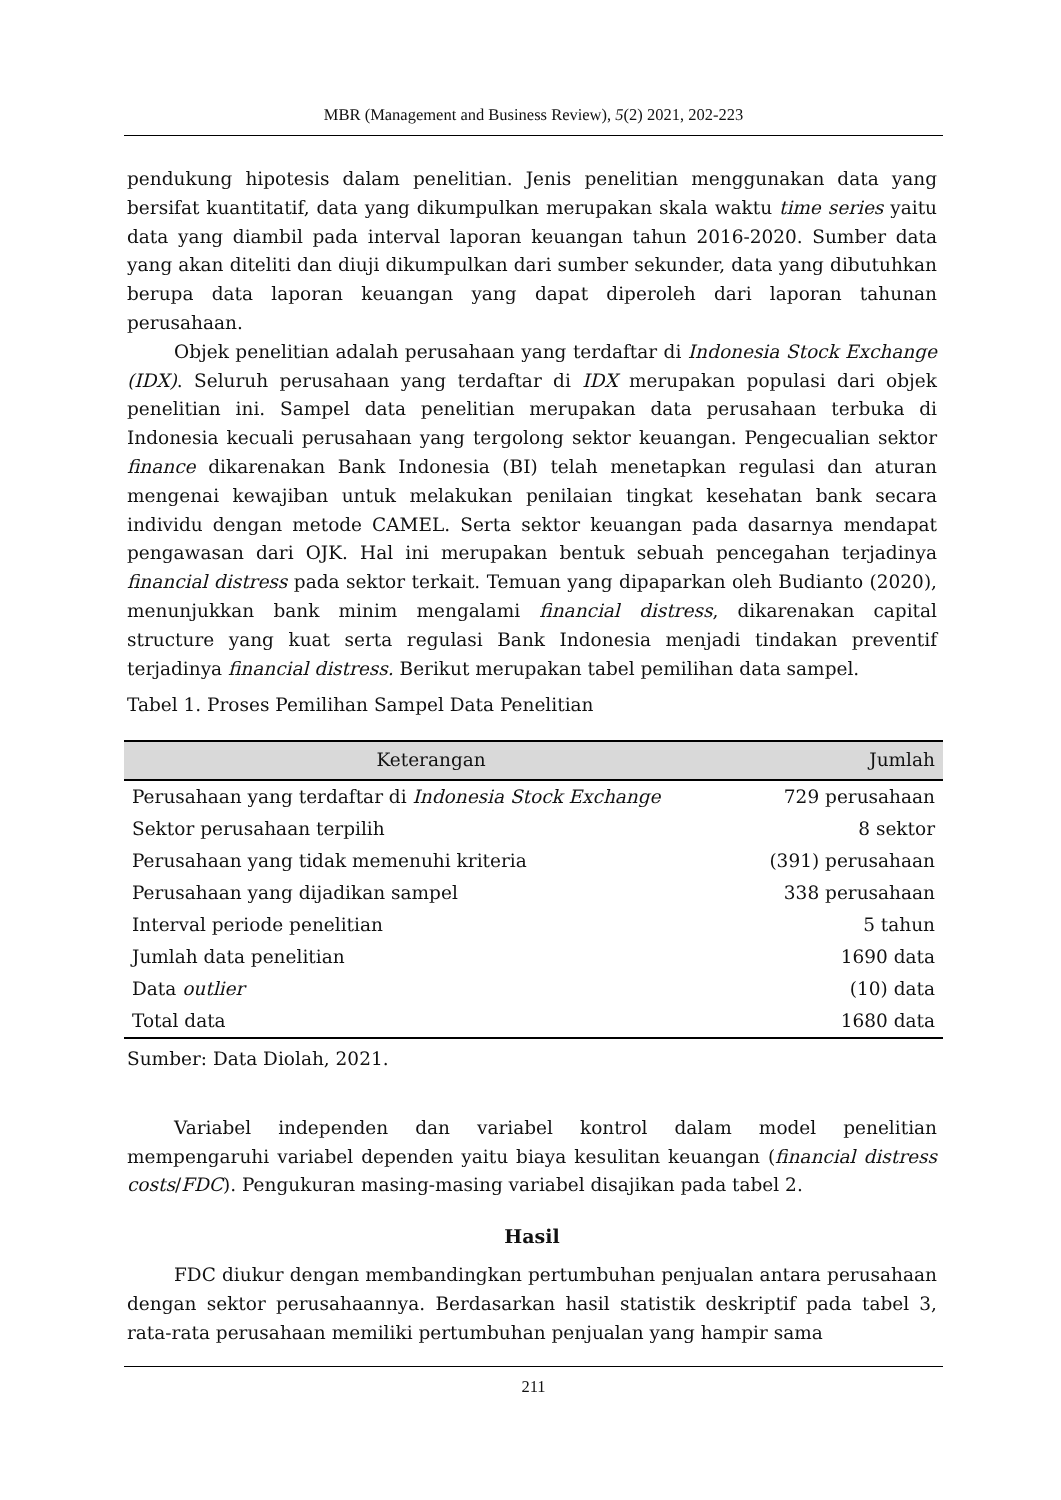MBR (Management and Business Review), 5(2) 2021, 202-223
pendukung hipotesis dalam penelitian. Jenis penelitian menggunakan data yang bersifat kuantitatif, data yang dikumpulkan merupakan skala waktu time series yaitu data yang diambil pada interval laporan keuangan tahun 2016-2020. Sumber data yang akan diteliti dan diuji dikumpulkan dari sumber sekunder, data yang dibutuhkan berupa data laporan keuangan yang dapat diperoleh dari laporan tahunan perusahaan.
Objek penelitian adalah perusahaan yang terdaftar di Indonesia Stock Exchange (IDX). Seluruh perusahaan yang terdaftar di IDX merupakan populasi dari objek penelitian ini. Sampel data penelitian merupakan data perusahaan terbuka di Indonesia kecuali perusahaan yang tergolong sektor keuangan. Pengecualian sektor finance dikarenakan Bank Indonesia (BI) telah menetapkan regulasi dan aturan mengenai kewajiban untuk melakukan penilaian tingkat kesehatan bank secara individu dengan metode CAMEL. Serta sektor keuangan pada dasarnya mendapat pengawasan dari OJK. Hal ini merupakan bentuk sebuah pencegahan terjadinya financial distress pada sektor terkait. Temuan yang dipaparkan oleh Budianto (2020), menunjukkan bank minim mengalami financial distress, dikarenakan capital structure yang kuat serta regulasi Bank Indonesia menjadi tindakan preventif terjadinya financial distress. Berikut merupakan tabel pemilihan data sampel.
Tabel 1. Proses Pemilihan Sampel Data Penelitian
| Keterangan | Jumlah |
| --- | --- |
| Perusahaan yang terdaftar di Indonesia Stock Exchange | 729 perusahaan |
| Sektor perusahaan terpilih | 8 sektor |
| Perusahaan yang tidak memenuhi kriteria | (391) perusahaan |
| Perusahaan yang dijadikan sampel | 338 perusahaan |
| Interval periode penelitian | 5 tahun |
| Jumlah data penelitian | 1690 data |
| Data outlier | (10) data |
| Total data | 1680 data |
Sumber: Data Diolah, 2021.
Variabel independen dan variabel kontrol dalam model penelitian mempengaruhi variabel dependen yaitu biaya kesulitan keuangan (financial distress costs/FDC). Pengukuran masing-masing variabel disajikan pada tabel 2.
Hasil
FDC diukur dengan membandingkan pertumbuhan penjualan antara perusahaan dengan sektor perusahaannya. Berdasarkan hasil statistik deskriptif pada tabel 3, rata-rata perusahaan memiliki pertumbuhan penjualan yang hampir sama
211